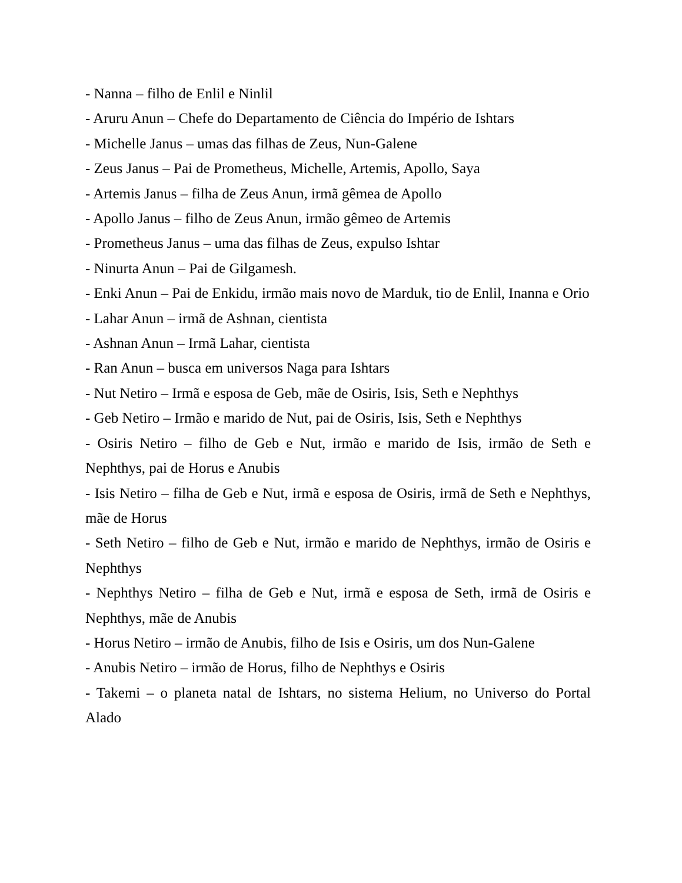- Nanna – filho de Enlil e Ninlil
- Aruru Anun – Chefe do Departamento de Ciência do Império de Ishtars
- Michelle Janus – umas das filhas de Zeus, Nun-Galene
- Zeus Janus – Pai de Prometheus, Michelle, Artemis, Apollo, Saya
- Artemis Janus – filha de Zeus Anun, irmã gêmea de Apollo
- Apollo Janus – filho de Zeus Anun, irmão gêmeo de Artemis
- Prometheus Janus – uma das filhas de Zeus, expulso Ishtar
- Ninurta Anun – Pai de Gilgamesh.
- Enki Anun – Pai de Enkidu, irmão mais novo de Marduk, tio de Enlil, Inanna e Orio
- Lahar Anun – irmã de Ashnan, cientista
- Ashnan Anun – Irmã Lahar, cientista
- Ran Anun – busca em universos Naga para Ishtars
- Nut Netiro – Irmã e esposa de Geb, mãe de Osiris, Isis, Seth e Nephthys
- Geb Netiro – Irmão e marido de Nut, pai de Osiris, Isis, Seth e Nephthys
- Osiris Netiro – filho de Geb e Nut, irmão e marido de Isis, irmão de Seth e Nephthys, pai de Horus e Anubis
- Isis Netiro – filha de Geb e Nut, irmã e esposa de Osiris, irmã de Seth e Nephthys, mãe de Horus
- Seth Netiro – filho de Geb e Nut, irmão e marido de Nephthys, irmão de Osiris e Nephthys
- Nephthys Netiro – filha de Geb e Nut, irmã e esposa de Seth, irmã de Osiris e Nephthys, mãe de Anubis
- Horus Netiro – irmão de Anubis, filho de Isis e Osiris, um dos Nun-Galene
- Anubis Netiro – irmão de Horus, filho de Nephthys e Osiris
- Takemi – o planeta natal de Ishtars, no sistema Helium, no Universo do Portal Alado